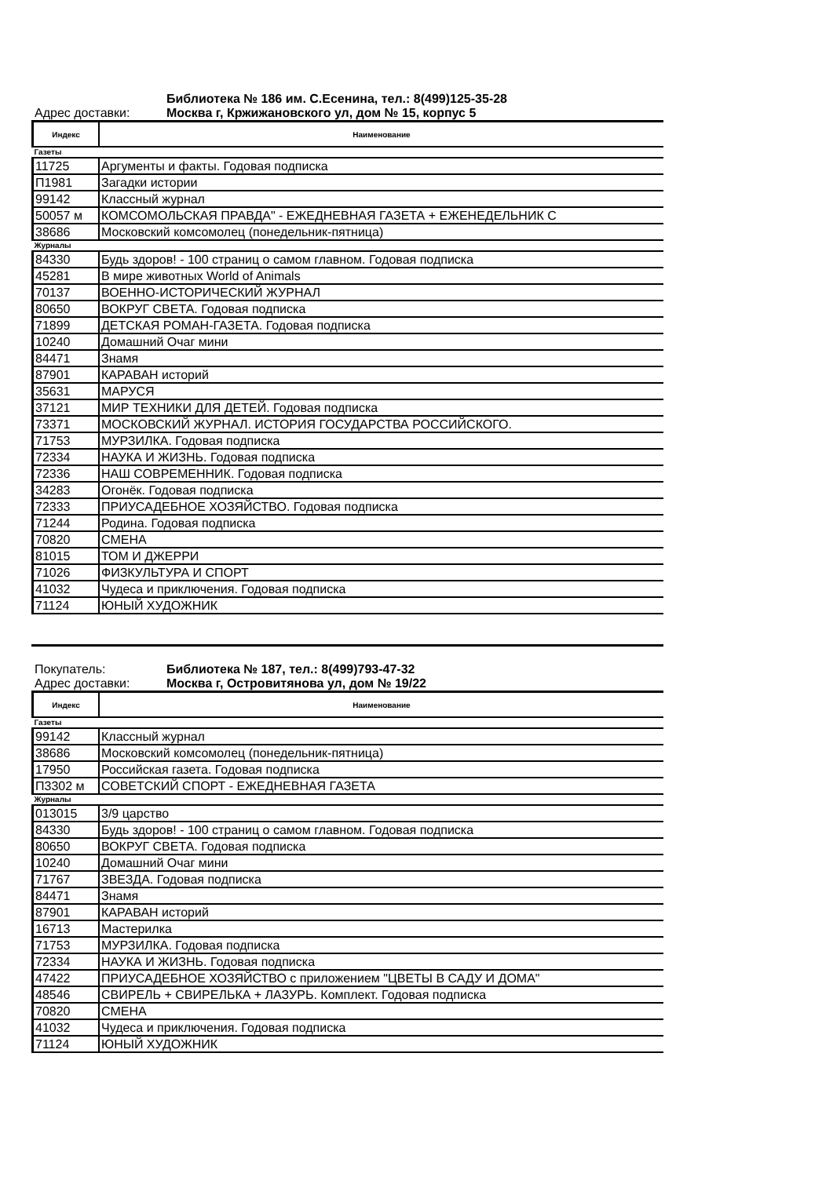Библиотека № 186 им. С.Есенина, тел.: 8(499)125-35-28
Адрес доставки: Москва г, Кржижановского ул, дом № 15, корпус 5
| Индекс | Наименование |
| --- | --- |
| Газеты | |
| 11725 | Аргументы и факты. Годовая подписка |
| П1981 | Загадки истории |
| 99142 | Классный журнал |
| 50057 м | КОМСОМОЛЬСКАЯ ПРАВДА" - ЕЖЕДНЕВНАЯ ГАЗЕТА + ЕЖЕНЕДЕЛЬНИК С |
| 38686 | Московский комсомолец (понедельник-пятница) |
| Журналы | |
| 84330 | Будь здоров! - 100 страниц о самом главном. Годовая подписка |
| 45281 | В мире животных World of Animals |
| 70137 | ВОЕННО-ИСТОРИЧЕСКИЙ ЖУРНАЛ |
| 80650 | ВОКРУГ СВЕТА. Годовая подписка |
| 71899 | ДЕТСКАЯ РОМАН-ГАЗЕТА. Годовая подписка |
| 10240 | Домашний Очаг мини |
| 84471 | Знамя |
| 87901 | КАРАВАН историй |
| 35631 | МАРУСЯ |
| 37121 | МИР ТЕХНИКИ ДЛЯ ДЕТЕЙ. Годовая подписка |
| 73371 | МОСКОВСКИЙ ЖУРНАЛ. ИСТОРИЯ ГОСУДАРСТВА РОССИЙСКОГО. |
| 71753 | МУРЗИЛКА. Годовая подписка |
| 72334 | НАУКА И ЖИЗНЬ. Годовая подписка |
| 72336 | НАШ СОВРЕМЕННИК. Годовая подписка |
| 34283 | Огонёк. Годовая подписка |
| 72333 | ПРИУСАДЕБНОЕ ХОЗЯЙСТВО. Годовая подписка |
| 71244 | Родина. Годовая подписка |
| 70820 | СМЕНА |
| 81015 | ТОМ И ДЖЕРРИ |
| 71026 | ФИЗКУЛЬТУРА И СПОРТ |
| 41032 | Чудеса и приключения. Годовая подписка |
| 71124 | ЮНЫЙ ХУДОЖНИК |
Покупатель: Библиотека № 187, тел.: 8(499)793-47-32
Адрес доставки: Москва г, Островитянова ул, дом № 19/22
| Индекс | Наименование |
| --- | --- |
| Газеты | |
| 99142 | Классный журнал |
| 38686 | Московский комсомолец (понедельник-пятница) |
| 17950 | Российская газета. Годовая подписка |
| П3302 м | СОВЕТСКИЙ СПОРТ - ЕЖЕДНЕВНАЯ ГАЗЕТА |
| Журналы | |
| 013015 | 3/9 царство |
| 84330 | Будь здоров! - 100 страниц о самом главном. Годовая подписка |
| 80650 | ВОКРУГ СВЕТА. Годовая подписка |
| 10240 | Домашний Очаг мини |
| 71767 | ЗВЕЗДА. Годовая подписка |
| 84471 | Знамя |
| 87901 | КАРАВАН историй |
| 16713 | Мастерилка |
| 71753 | МУРЗИЛКА. Годовая подписка |
| 72334 | НАУКА И ЖИЗНЬ. Годовая подписка |
| 47422 | ПРИУСАДЕБНОЕ ХОЗЯЙСТВО с приложением "ЦВЕТЫ В САДУ И ДОМА" |
| 48546 | СВИРЕЛЬ + СВИРЕЛЬКА + ЛАЗУРЬ. Комплект. Годовая подписка |
| 70820 | СМЕНА |
| 41032 | Чудеса и приключения. Годовая подписка |
| 71124 | ЮНЫЙ ХУДОЖНИК |